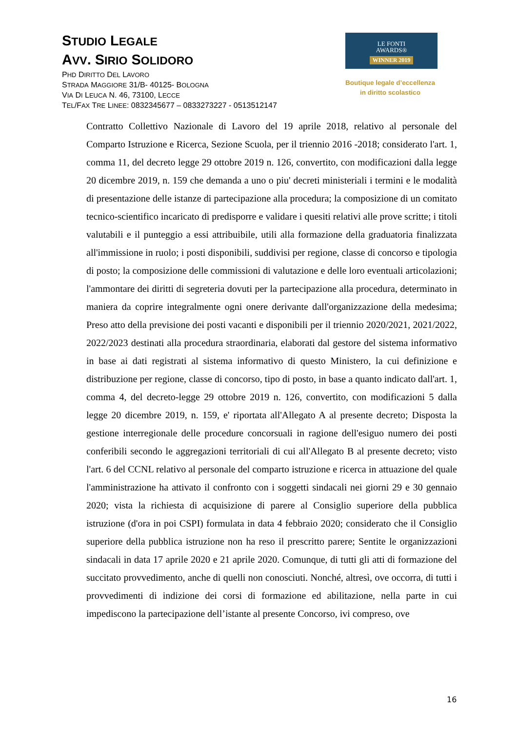STUDIO LEGALE
AVV. SIRIO SOLIDORO
PHD DIRITTO DEL LAVORO
STRADA MAGGIORE 31/B- 40125- BOLOGNA
VIA DI LEUCA N. 46, 73100, LECCE
TEL/FAX TRE LINEE: 0832345677 – 0833273227 - 0513512147
LE FONTI
AWARDS®
WINNER 2019
Boutique legale d’eccellenza
in diritto scolastico
Contratto Collettivo Nazionale di Lavoro del 19 aprile 2018, relativo al personale del Comparto Istruzione e Ricerca, Sezione Scuola, per il triennio 2016 -2018; considerato l'art. 1, comma 11, del decreto legge 29 ottobre 2019 n. 126, convertito, con modificazioni dalla legge 20 dicembre 2019, n. 159 che demanda a uno o piu' decreti ministeriali i termini e le modalità di presentazione delle istanze di partecipazione alla procedura; la composizione di un comitato tecnico-scientifico incaricato di predisporre e validare i quesiti relativi alle prove scritte; i titoli valutabili e il punteggio a essi attribuibile, utili alla formazione della graduatoria finalizzata all'immissione in ruolo; i posti disponibili, suddivisi per regione, classe di concorso e tipologia di posto; la composizione delle commissioni di valutazione e delle loro eventuali articolazioni; l'ammontare dei diritti di segreteria dovuti per la partecipazione alla procedura, determinato in maniera da coprire integralmente ogni onere derivante dall'organizzazione della medesima; Preso atto della previsione dei posti vacanti e disponibili per il triennio 2020/2021, 2021/2022, 2022/2023 destinati alla procedura straordinaria, elaborati dal gestore del sistema informativo in base ai dati registrati al sistema informativo di questo Ministero, la cui definizione e distribuzione per regione, classe di concorso, tipo di posto, in base a quanto indicato dall'art. 1, comma 4, del decreto-legge 29 ottobre 2019 n. 126, convertito, con modificazioni 5 dalla legge 20 dicembre 2019, n. 159, e' riportata all'Allegato A al presente decreto; Disposta la gestione interregionale delle procedure concorsuali in ragione dell'esiguo numero dei posti conferibili secondo le aggregazioni territoriali di cui all'Allegato B al presente decreto; visto l'art. 6 del CCNL relativo al personale del comparto istruzione e ricerca in attuazione del quale l'amministrazione ha attivato il confronto con i soggetti sindacali nei giorni 29 e 30 gennaio 2020; vista la richiesta di acquisizione di parere al Consiglio superiore della pubblica istruzione (d'ora in poi CSPI) formulata in data 4 febbraio 2020; considerato che il Consiglio superiore della pubblica istruzione non ha reso il prescritto parere; Sentite le organizzazioni sindacali in data 17 aprile 2020 e 21 aprile 2020. Comunque, di tutti gli atti di formazione del succitato provvedimento, anche di quelli non conosciuti. Nonché, altresì, ove occorra, di tutti i provvedimenti di indizione dei corsi di formazione ed abilitazione, nella parte in cui impediscono la partecipazione dell’istante al presente Concorso, ivi compreso, ove
16